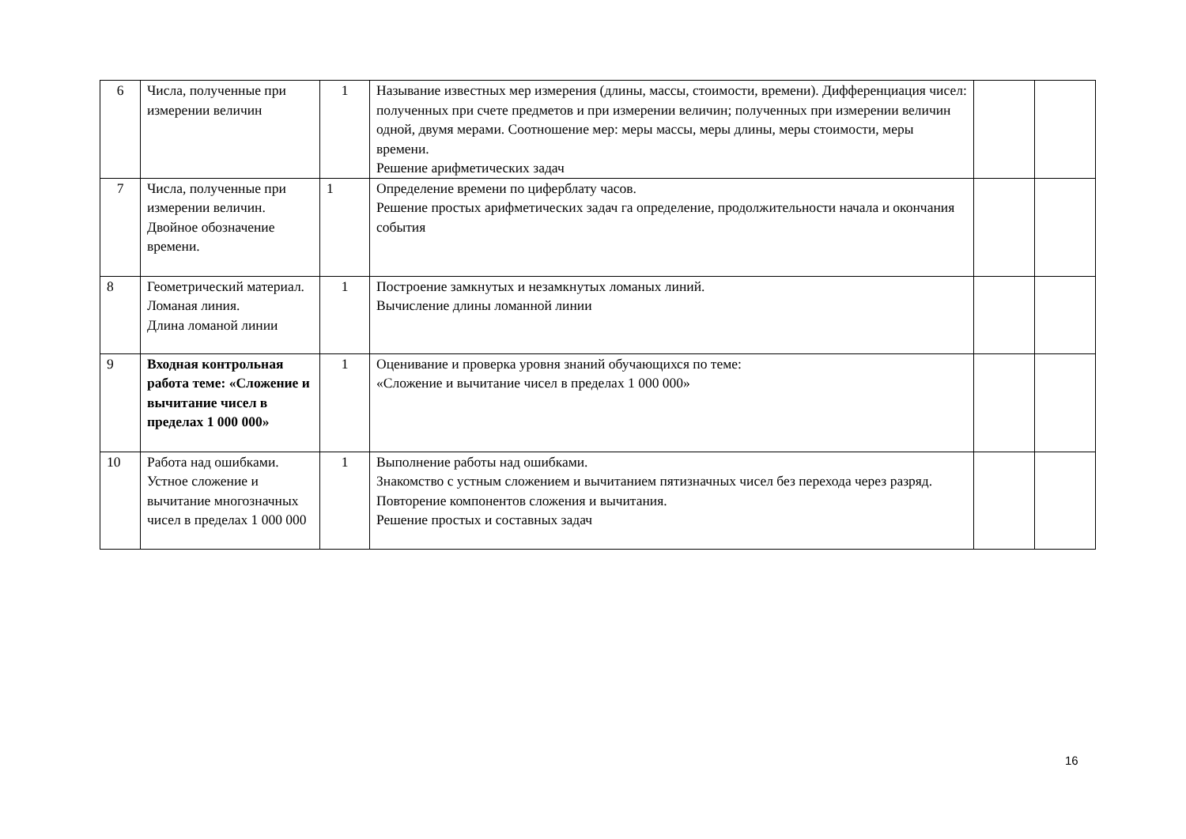| 6 | Числа, полученные при измерении величин | 1 | Называние известных мер измерения (длины, массы, стоимости, времени). Дифференциация чисел: полученных при счете предметов и при измерении величин; полученных при измерении величин одной, двумя мерами. Соотношение мер: меры массы, меры длины, меры стоимости, меры времени. Решение арифметических задач | | |
| 7 | Числа, полученные при измерении величин. Двойное обозначение времени. | 1 | Определение времени по циферблату часов. Решение простых арифметических задач га определение, продолжительности начала и окончания события | | |
| 8 | Геометрический материал. Ломаная линия. Длина ломаной линии | 1 | Построение замкнутых и незамкнутых ломаных линий. Вычисление длины ломанной линии | | |
| 9 | Входная контрольная работа теме: «Сложение и вычитание чисел в пределах 1 000 000» | 1 | Оценивание и проверка уровня знаний обучающихся по теме: «Сложение и вычитание чисел в пределах 1 000 000» | | |
| 10 | Работа над ошибками. Устное сложение и вычитание многозначных чисел в пределах 1 000 000 | 1 | Выполнение работы над ошибками. Знакомство с устным сложением и вычитанием пятизначных чисел без перехода через разряд. Повторение компонентов сложения и вычитания. Решение простых и составных задач | | |
16